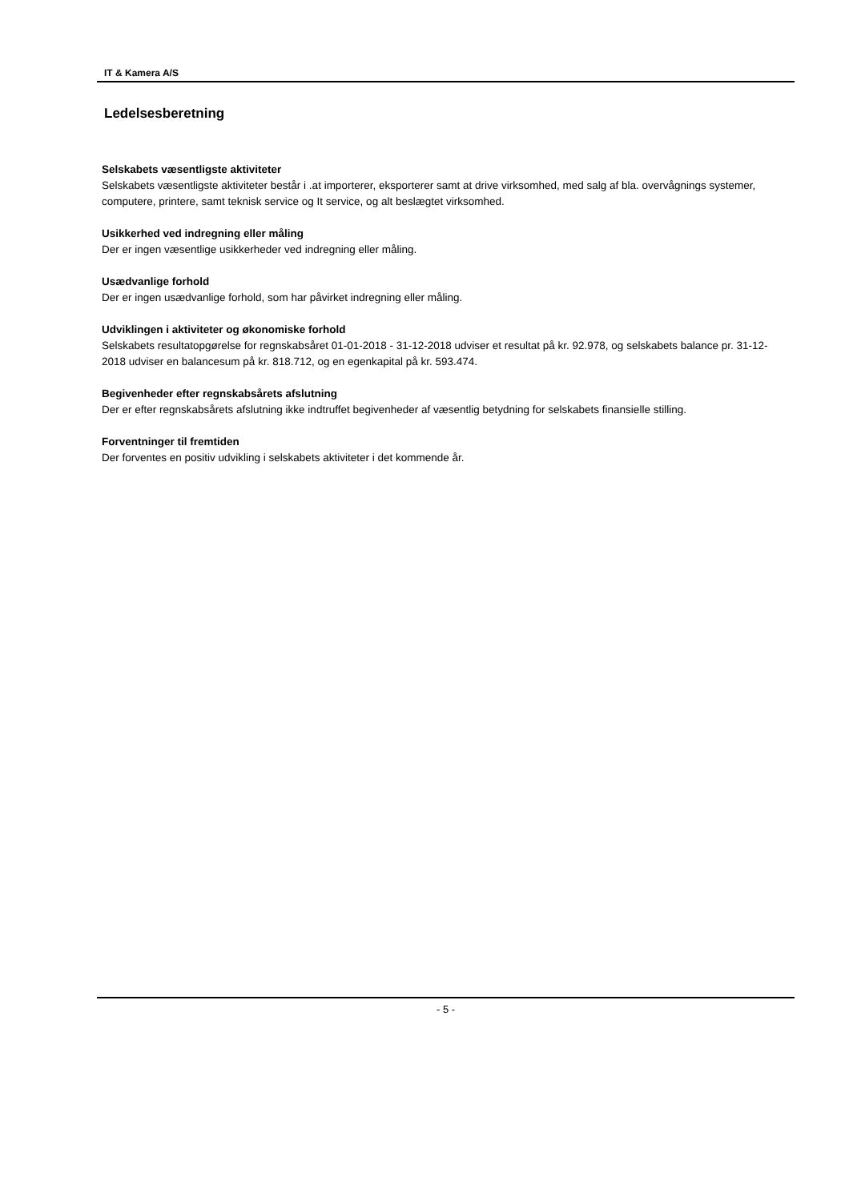IT & Kamera A/S
Ledelsesberetning
Selskabets væsentligste aktiviteter
Selskabets væsentligste aktiviteter består i .at importerer, eksporterer samt at drive virksomhed, med salg af bla. overvågnings systemer, computere, printere, samt teknisk service og It service, og alt beslægtet virksomhed.
Usikkerhed ved indregning eller måling
Der er ingen væsentlige usikkerheder ved indregning eller måling.
Usædvanlige forhold
Der er ingen usædvanlige forhold, som har påvirket indregning eller måling.
Udviklingen i aktiviteter og økonomiske forhold
Selskabets resultatopgørelse for regnskabsåret 01-01-2018 - 31-12-2018 udviser et resultat på kr. 92.978, og selskabets balance pr. 31-12-2018 udviser en balancesum på kr. 818.712, og en egenkapital på kr. 593.474.
Begivenheder efter regnskabsårets afslutning
Der er efter regnskabsårets afslutning ikke indtruffet begivenheder af væsentlig betydning for selskabets finansielle stilling.
Forventninger til fremtiden
Der forventes en positiv udvikling i selskabets aktiviteter i det kommende år.
- 5 -